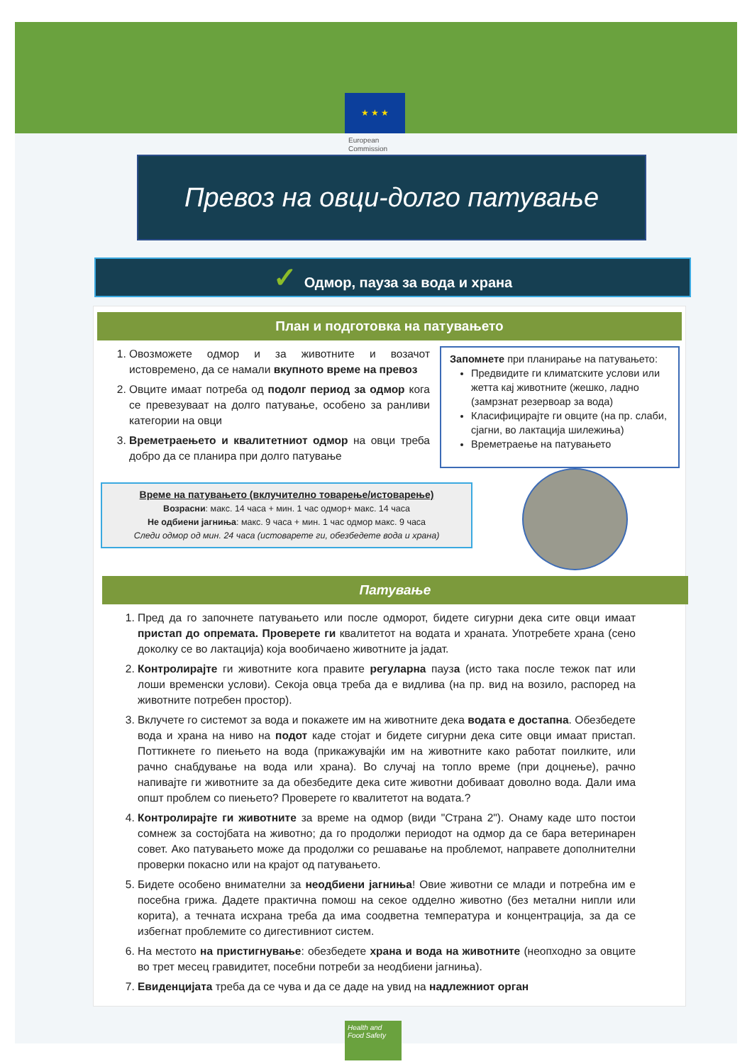★ ★ ★
European
Commission
Превоз на овци-долго патување
✓ Одмор, пауза за вода и храна
План и подготовка на патувањето
1. Овозможете одмор и за животните и возачот истовремено, да се намали вкупното време на превоз
2. Овците имаат потреба од подолг период за одмор кога се превезуваат на долго патување, особено за ранливи категории на овци
3. Времетраењето и квалитетниот одмор на овци треба добро да се планира при долго патување
Запомнете при планирање на патувањето:
Предвидите ги климатските услови или жетта кај животните (жешко, ладно (замрзнат резервоар за вода)
Класифицирајте ги овците (на пр. слаби, сјагни, во лактација шилежиња)
Времетраење на патувањето
Време на патувањето (вклучително товарење/истоварење)
Возрасни: макс. 14 часа + мин. 1 час одмор+ макс. 14 часа
Не одбиени јагниња: макс. 9 часа + мин. 1 час одмор макс. 9 часа
Следи одмор од мин. 24 часа (истоварете ги, обезбедете вода и храна)
Патување
1. Пред да го започнете патувањето или после одморот, бидете сигурни дека сите овци имаат пристап до опремата. Проверете ги квалитетот на водата и храната. Употребете храна (сено доколку се во лактација) која вообичаено животните ја јадат.
2. Контролирајте ги животните кога правите регуларна пауза (исто така после тежок пат или лоши временски услови). Секоја овца треба да е видлива (на пр. вид на возило, распоред на животните потребен простор).
3. Вклучете го системот за вода и покажете им на животните дека водата е достапна. Обезбедете вода и храна на ниво на подот каде стојат и бидете сигурни дека сите овци имаат пристап. Поттикнете го пиењето на вода (прикажувајќи им на животните како работат поилките, или рачно снабдување на вода или храна). Во случај на топло време (при доцнење), рачно напивајте ги животните за да обезбедите дека сите животни добиваат доволно вода. Дали има општ проблем со пиењето? Проверете го квалитетот на водата.?
4. Контролирајте ги животните за време на одмор (види "Страна 2"). Онаму каде што постои сомнеж за состојбата на животно; да го продолжи периодот на одмор да се бара ветеринарен совет. Ако патувањето може да продолжи со решавање на проблемот, направете дополнителни проверки покасно или на крајот од патувањето.
5. Бидете особено внимателни за неодбиени јагниња! Овие животни се млади и потребна им е посебна грижа. Дадете практична помош на секое одделно животно (без метални нипли или корита), а течната исхрана треба да има соодветна температура и концентрација, за да се избегнат проблемите со дигестивниот систем.
6. На местото на пристигнување: обезбедете храна и вода на животните (неопходно за овците во трет месец гравидитет, посебни потреби за неодбиени јагниња).
7. Евиденцијата треба да се чува и да се даде на увид на надлежниот орган
Health and Food Safety